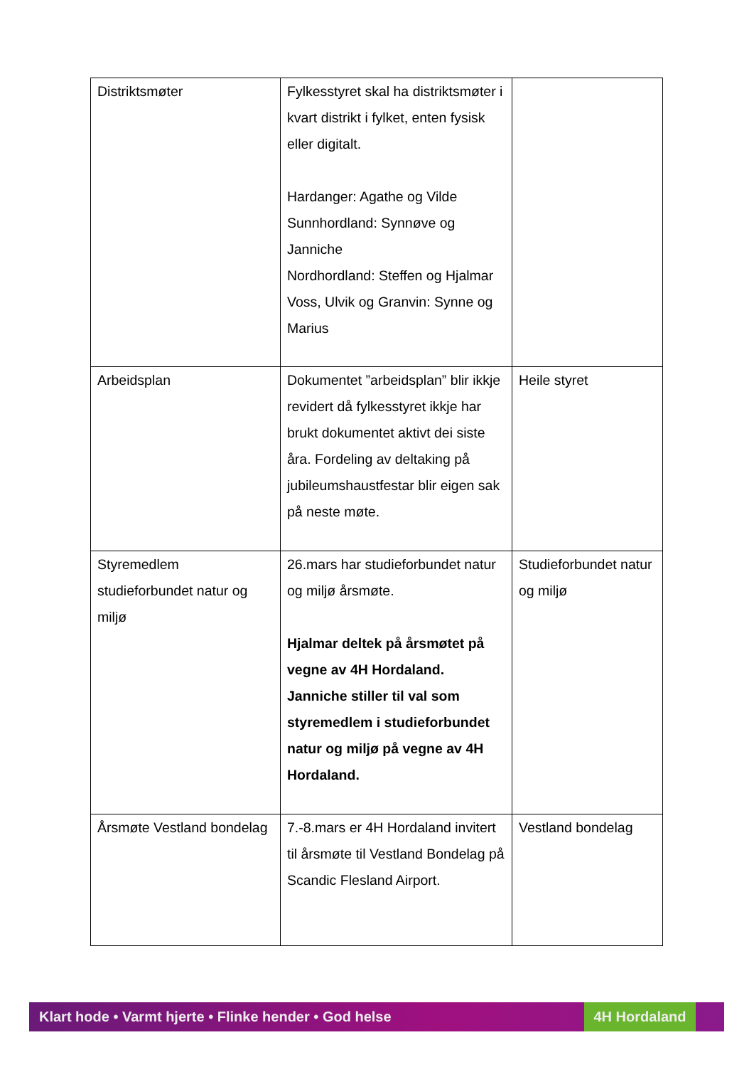| Distriktsmøter | Fylkesstyret skal ha distriktsmøter i kvart distrikt i fylket, enten fysisk eller digitalt. Hardanger: Agathe og Vilde Sunnhordland: Synnøve og Janniche Nordhordland: Steffen og Hjalmar Voss, Ulvik og Granvin: Synne og Marius | |
| Arbeidsplan | Dokumentet ”arbeidsplan” blir ikkje revidert då fylkesstyret ikkje har brukt dokumentet aktivt dei siste åra. Fordeling av deltaking på jubileumshaustfestar blir eigen sak på neste møte. | Heile styret |
| Styremedlem studieforbundet natur og miljø | 26.mars har studieforbundet natur og miljø årsmøte. Hjalmar deltek på årsmøtet på vegne av 4H Hordaland. Janniche stiller til val som styremedlem i studieforbundet natur og miljø på vegne av 4H Hordaland. | Studieforbundet natur og miljø |
| Årsmøte Vestland bondelag | 7.-8.mars er 4H Hordaland invitert til årsmøte til Vestland Bondelag på Scandic Flesland Airport. | Vestland bondelag |
Klart hode • Varmt hjerte • Flinke hender • God helse 4H Hordaland